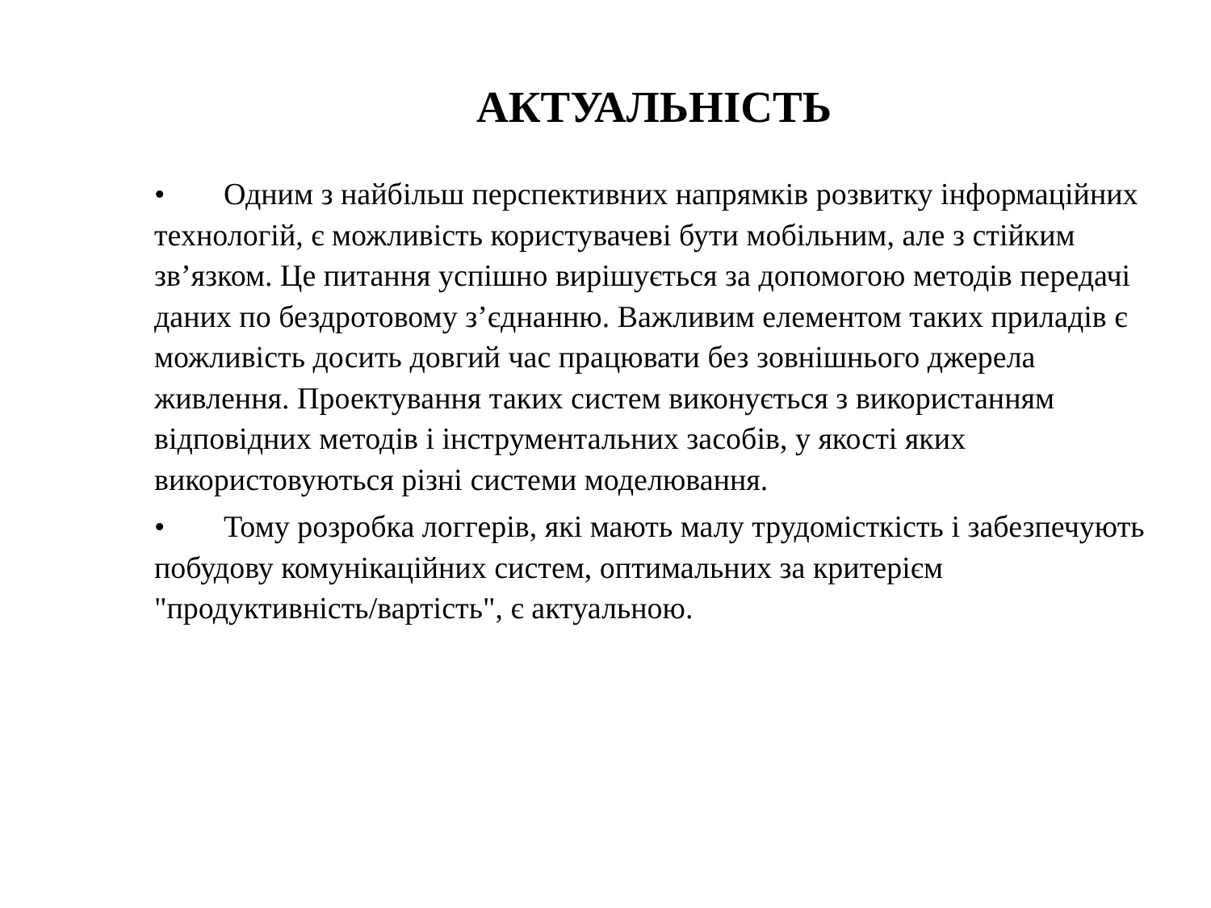АКТУАЛЬНІСТЬ
• Одним з найбільш перспективних напрямків розвитку інформаційних технологій, є можливість користувачеві бути мобільним, але з стійким зв’язком. Це питання успішно вирішується за допомогою методів передачі даних по бездротовому з’єднанню. Важливим елементом таких приладів є можливість досить довгий час працювати без зовнішнього джерела живлення. Проектування таких систем виконується з використанням відповідних методів і інструментальних засобів, у якості яких використовуються різні системи моделювання.
• Тому розробка логгерів, які мають малу трудомісткість і забезпечують побудову комунікаційних систем, оптимальних за критерієм "продуктивність/вартість", є актуальною.